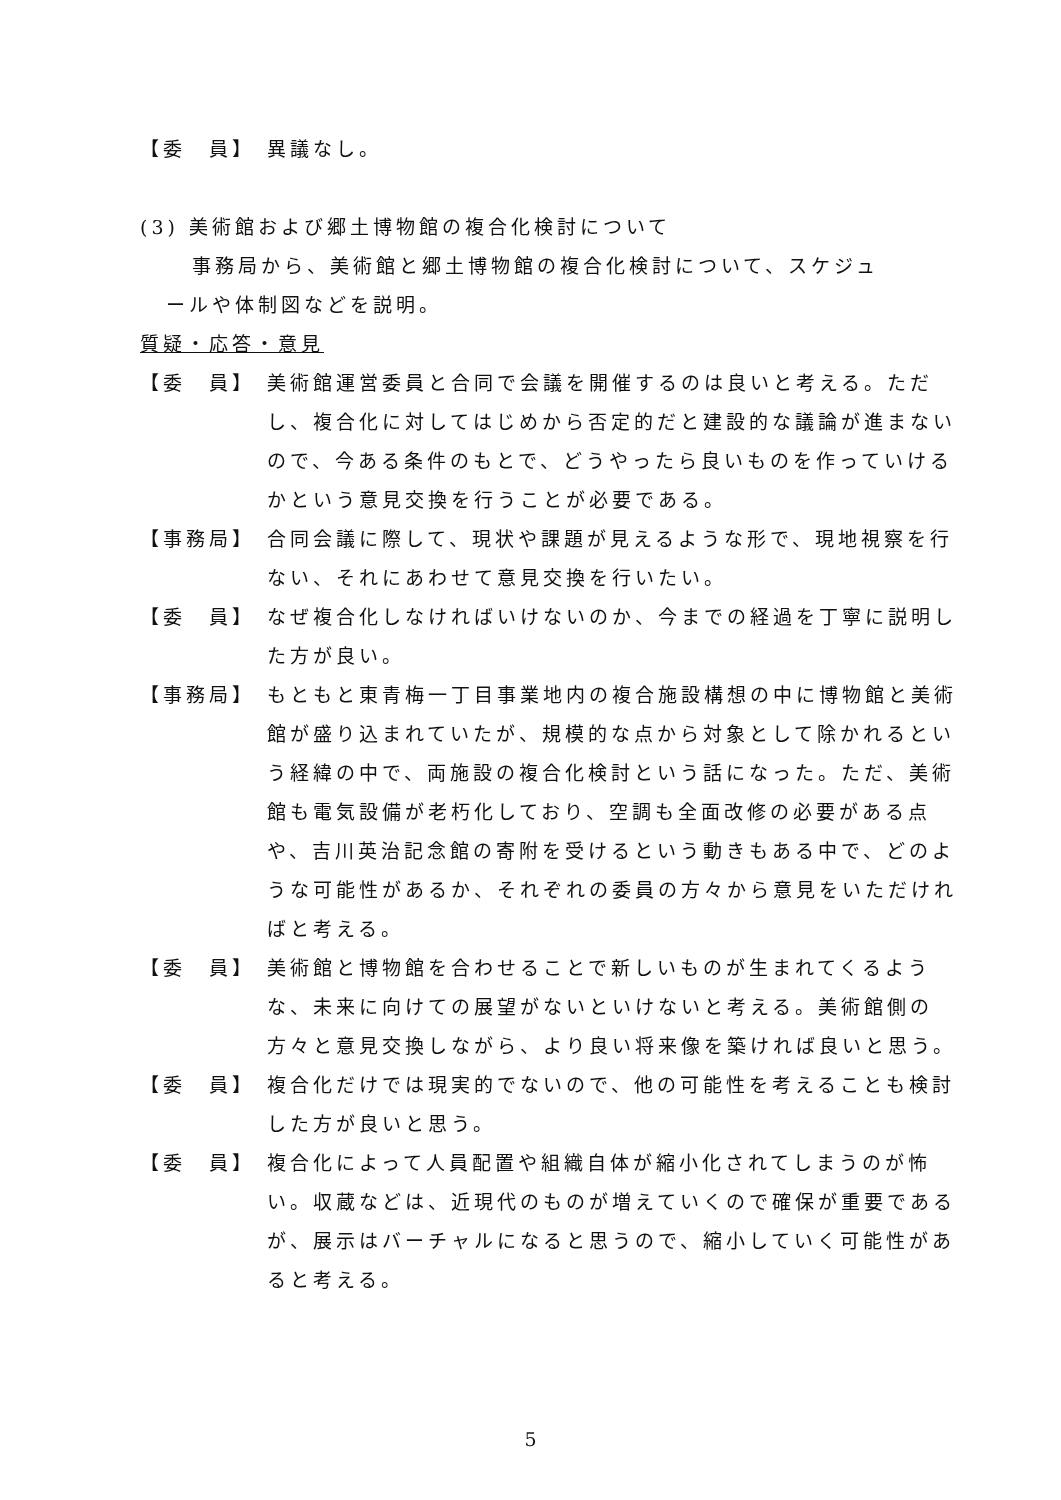【委　員】 異議なし。
(3) 美術館および郷土博物館の複合化検討について
事務局から、美術館と郷土博物館の複合化検討について、スケジュ
ールや体制図などを説明。
質疑・応答・意見
【委　員】 美術館運営委員と合同で会議を開催するのは良いと考える。ただし、複合化に対してはじめから否定的だと建設的な議論が進まないので、今ある条件のもとで、どうやったら良いものを作っていけるかという意見交換を行うことが必要である。
【事務局】 合同会議に際して、現状や課題が見えるような形で、現地視察を行ない、それにあわせて意見交換を行いたい。
【委　員】 なぜ複合化しなければいけないのか、今までの経過を丁寧に説明した方が良い。
【事務局】 もともと東青梅一丁目事業地内の複合施設構想の中に博物館と美術館が盛り込まれていたが、規模的な点から対象として除かれるという経緯の中で、両施設の複合化検討という話になった。ただ、美術館も電気設備が老朽化しており、空調も全面改修の必要がある点や、吉川英治記念館の寄附を受けるという動きもある中で、どのような可能性があるか、それぞれの委員の方々から意見をいただければと考える。
【委　員】 美術館と博物館を合わせることで新しいものが生まれてくるような、未来に向けての展望がないといけないと考える。美術館側の方々と意見交換しながら、より良い将来像を築ければ良いと思う。
【委　員】 複合化だけでは現実的でないので、他の可能性を考えることも検討した方が良いと思う。
【委　員】 複合化によって人員配置や組織自体が縮小化されてしまうのが怖い。収蔵などは、近現代のものが増えていくので確保が重要であるが、展示はバーチャルになると思うので、縮小していく可能性があると考える。
5